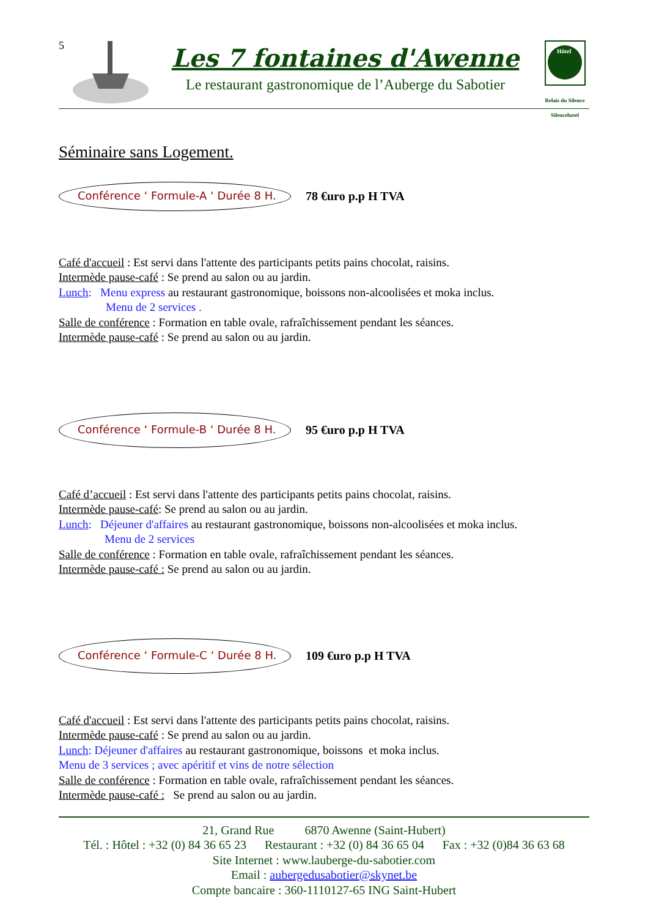5
Les 7 fontaines d'Awenne
Le restaurant gastronomique de l’Auberge du Sabotier
Hôtel
Relais du Silence
Silencehotel
Séminaire sans Logement.
Conférence ‘ Formule-A ‘ Durée 8 H.
78 €uro p.p H TVA
Café d'accueil : Est servi dans l'attente des participants petits pains chocolat, raisins.
Intermède pause-café : Se prend au salon ou au jardin.
Lunch: Menu express au restaurant gastronomique, boissons non-alcoolisées et moka inclus.
Menu de 2 services .
Salle de conférence : Formation en table ovale, rafraîchissement pendant les séances.
Intermède pause-café : Se prend au salon ou au jardin.
Conférence ‘ Formule-B ‘ Durée 8 H.
95 €uro p.p H TVA
Café d’accueil : Est servi dans l'attente des participants petits pains chocolat, raisins.
Intermède pause-café: Se prend au salon ou au jardin.
Lunch: Déjeuner d'affaires au restaurant gastronomique, boissons non-alcoolisées et moka inclus.
Menu de 2 services
Salle de conférence : Formation en table ovale, rafraîchissement pendant les séances.
Intermède pause-café : Se prend au salon ou au jardin.
Conférence ‘ Formule-C ‘ Durée 8 H.
109 €uro p.p H TVA
Café d'accueil : Est servi dans l'attente des participants petits pains chocolat, raisins.
Intermède pause-café : Se prend au salon ou au jardin.
Lunch: Déjeuner d'affaires au restaurant gastronomique, boissons et moka inclus.
Menu de 3 services ; avec apéritif et vins de notre sélection
Salle de conférence : Formation en table ovale, rafraîchissement pendant les séances.
Intermède pause-café : Se prend au salon ou au jardin.
21, Grand Rue 6870 Awenne (Saint-Hubert)
Tél. : Hôtel : +32 (0) 84 36 65 23 Restaurant : +32 (0) 84 36 65 04 Fax : +32 (0)84 36 63 68
Site Internet : www.lauberge-du-sabotier.com
Email : aubergedusabotier@skynet.be
Compte bancaire : 360-1110127-65 ING Saint-Hubert